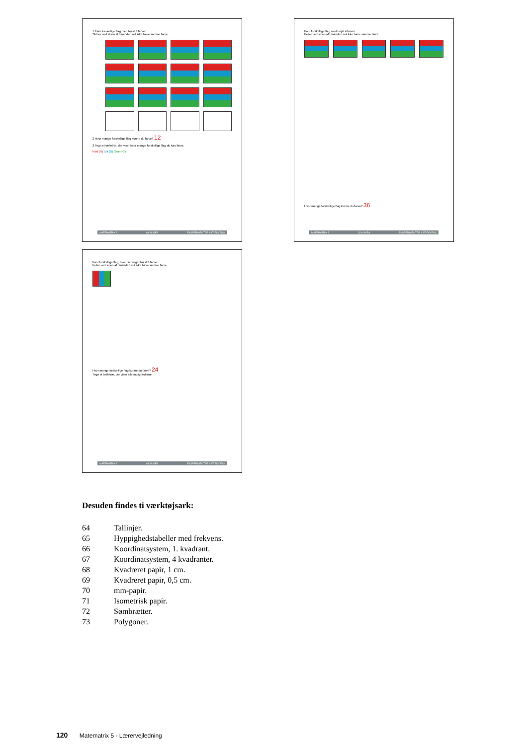1 Farv forskellige flag med højst 3 farver.
Striber ved siden af hinanden må ikke have samme farve.
2 Hvor mange forskellige flag kunne du farve? 12
3 Tegn et tælletræ, der viser hvor mange forskellige flag du kan farve.
Rød (R) Blå (B) Grøn (G)
MATEMATRIX 5 61 ALINEA EKSPERIMENTER & FREKVENS
Farv forskellige flag med højst 4 farver.
Felter ved siden af hinanden må ikke have samme farve.
Hvor mange forskellige flag kunne du farve? 36
MATEMATRIX 5 62 ALINEA EKSPERIMENTER & FREKVENS
Farv forskellige flag, hvor du bruger højst 3 farver.
Felter ved siden af hinanden må ikke have samme farve.
Hvor mange forskellige flag kunne du farve? 24
Tegn et tælletræ, der viser alle mulighederne.
MATEMATRIX 5 63 ALINEA EKSPERIMENTER & FREKVENS
Desuden findes ti værktøjsark:
| 64 | Tallinjer. |
| 65 | Hyppighedstabeller med frekvens. |
| 66 | Koordinatsystem, 1. kvadrant. |
| 67 | Koordinatsystem, 4 kvadranter. |
| 68 | Kvadreret papir, 1 cm. |
| 69 | Kvadreret papir, 0,5 cm. |
| 70 | mm-papir. |
| 71 | Isometrisk papir. |
| 72 | Sømbrætter. |
| 73 | Polygoner. |
120 Matematrix 5 · Lærervejledning